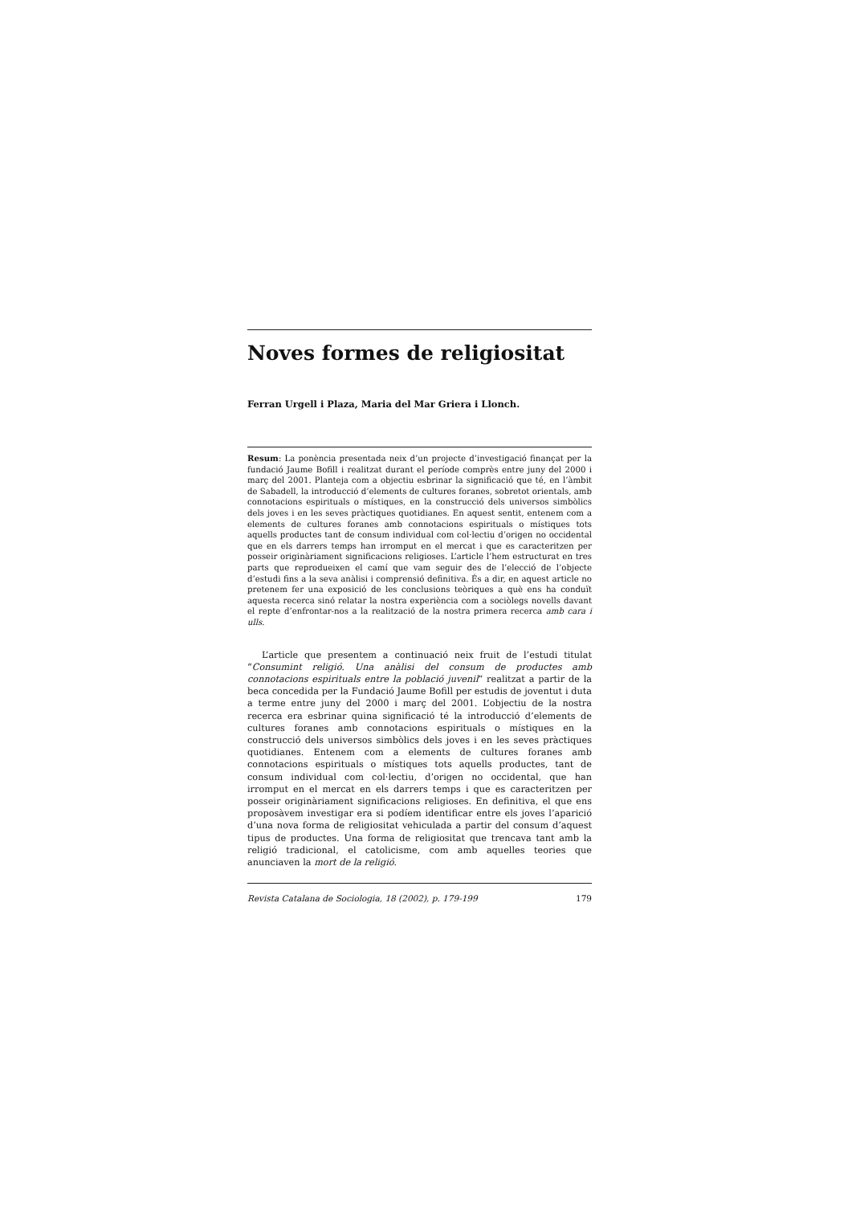Noves formes de religiositat
Ferran Urgell i Plaza, Maria del Mar Griera i Llonch.
Resum: La ponència presentada neix d’un projecte d’investigació finançat per la fundació Jaume Bofill i realitzat durant el període comprès entre juny del 2000 i març del 2001. Planteja com a objectiu esbrinar la significació que té, en l’àmbit de Sabadell, la introducció d’elements de cultures foranes, sobretot orientals, amb connotacions espirituals o místiques, en la construcció dels universos simbòlics dels joves i en les seves pràctiques quotidianes. En aquest sentit, entenem com a elements de cultures foranes amb connotacions espirituals o místiques tots aquells productes tant de consum individual com col·lectiu d’origen no occidental que en els darrers temps han irromput en el mercat i que es caracteritzen per posseir originàriament significacions religioses. L’article l’hem estructurat en tres parts que reprodueixen el camí que vam seguir des de l’elecció de l’objecte d’estudi fins a la seva anàlisi i comprensió definitiva. És a dir, en aquest article no pretenem fer una exposició de les conclusions teòriques a què ens ha conduït aquesta recerca sinó relatar la nostra experiència com a sociòlegs novells davant el repte d’enfrontar-nos a la realització de la nostra primera recerca amb cara i ulls.
L’article que presentem a continuació neix fruit de l’estudi titulat “Consumint religió. Una anàlisi del consum de productes amb connotacions espirituals entre la població juvenil” realitzat a partir de la beca concedida per la Fundació Jaume Bofill per estudis de joventut i duta a terme entre juny del 2000 i març del 2001. L’objectiu de la nostra recerca era esbrinar quina significació té la introducció d’elements de cultures foranes amb connotacions espirituals o místiques en la construcció dels universos simbòlics dels joves i en les seves pràctiques quotidianes. Entenem com a elements de cultures foranes amb connotacions espirituals o místiques tots aquells productes, tant de consum individual com col·lectiu, d’origen no occidental, que han irromput en el mercat en els darrers temps i que es caracteritzen per posseir originàriament significacions religioses. En definitiva, el que ens proposàvem investigar era si podíem identificar entre els joves l’aparició d’una nova forma de religiositat vehiculada a partir del consum d’aquest tipus de productes. Una forma de religiositat que trencava tant amb la religió tradicional, el catolicisme, com amb aquelles teories que anunciaven la mort de la religió.
Revista Catalana de Sociologia, 18 (2002), p. 179-199 179